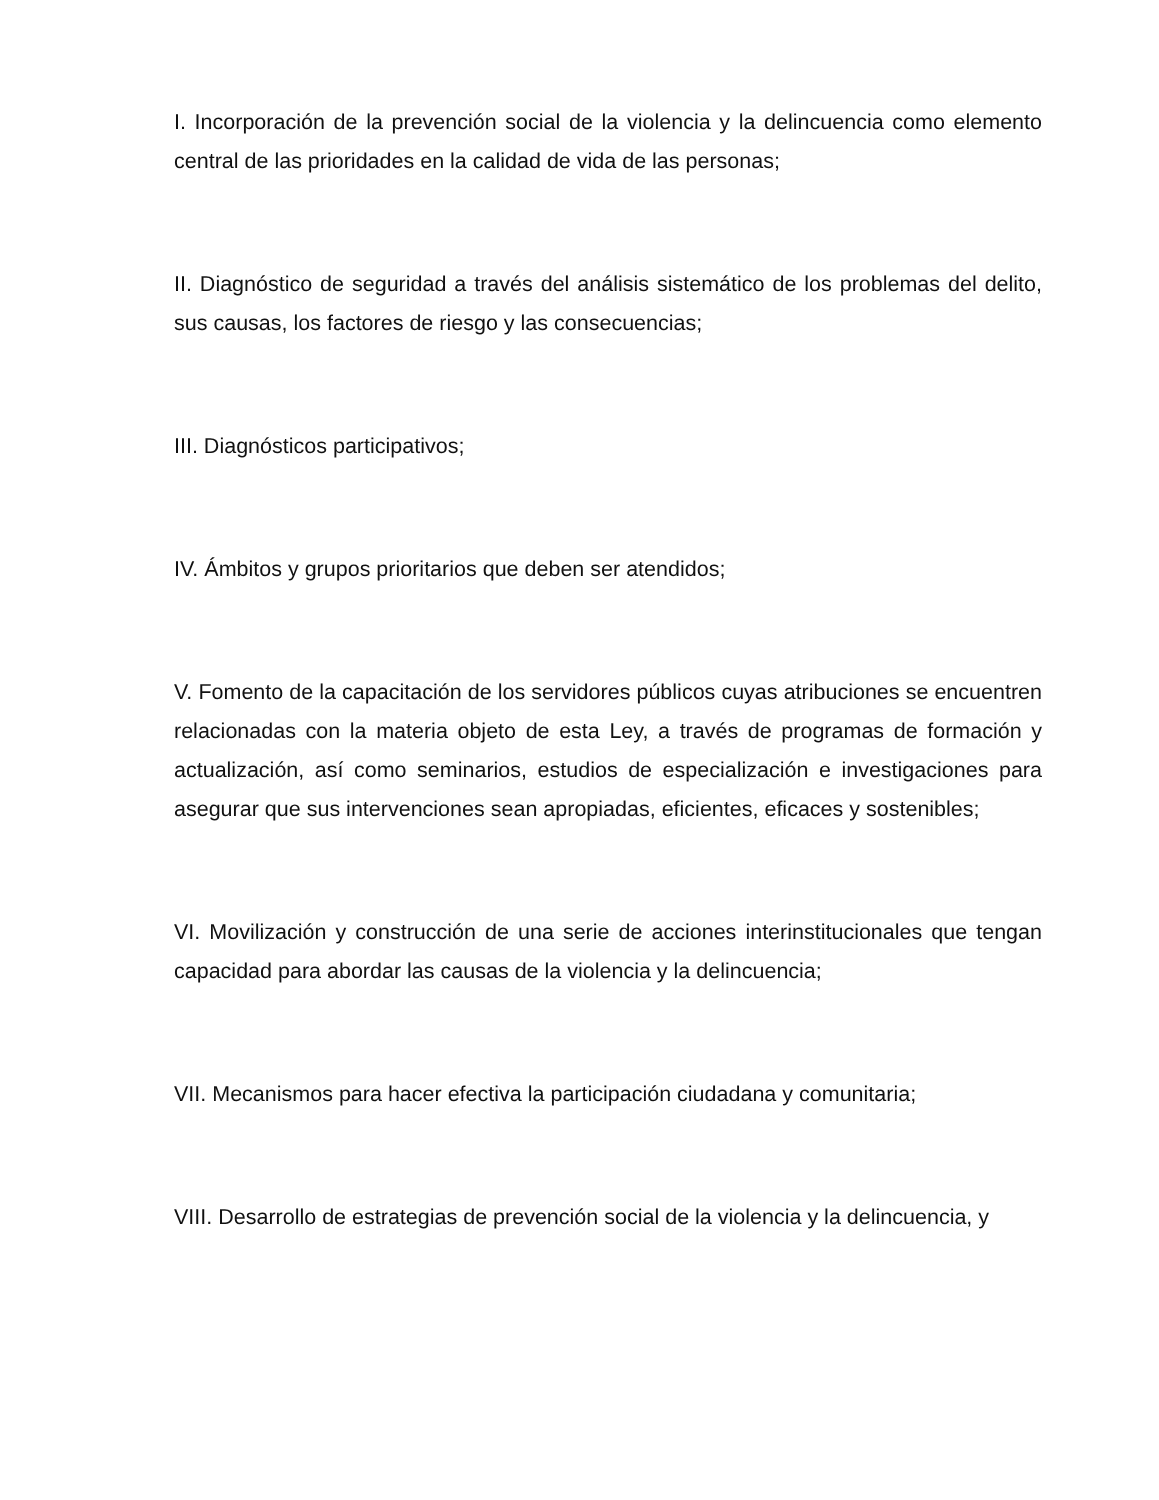I. Incorporación de la prevención social de la violencia y la delincuencia como elemento central de las prioridades en la calidad de vida de las personas;
II. Diagnóstico de seguridad a través del análisis sistemático de los problemas del delito, sus causas, los factores de riesgo y las consecuencias;
III. Diagnósticos participativos;
IV. Ámbitos y grupos prioritarios que deben ser atendidos;
V. Fomento de la capacitación de los servidores públicos cuyas atribuciones se encuentren relacionadas con la materia objeto de esta Ley, a través de programas de formación y actualización, así como seminarios, estudios de especialización e investigaciones para asegurar que sus intervenciones sean apropiadas, eficientes, eficaces y sostenibles;
VI. Movilización y construcción de una serie de acciones interinstitucionales que tengan capacidad para abordar las causas de la violencia y la delincuencia;
VII. Mecanismos para hacer efectiva la participación ciudadana y comunitaria;
VIII. Desarrollo de estrategias de prevención social de la violencia y la delincuencia, y